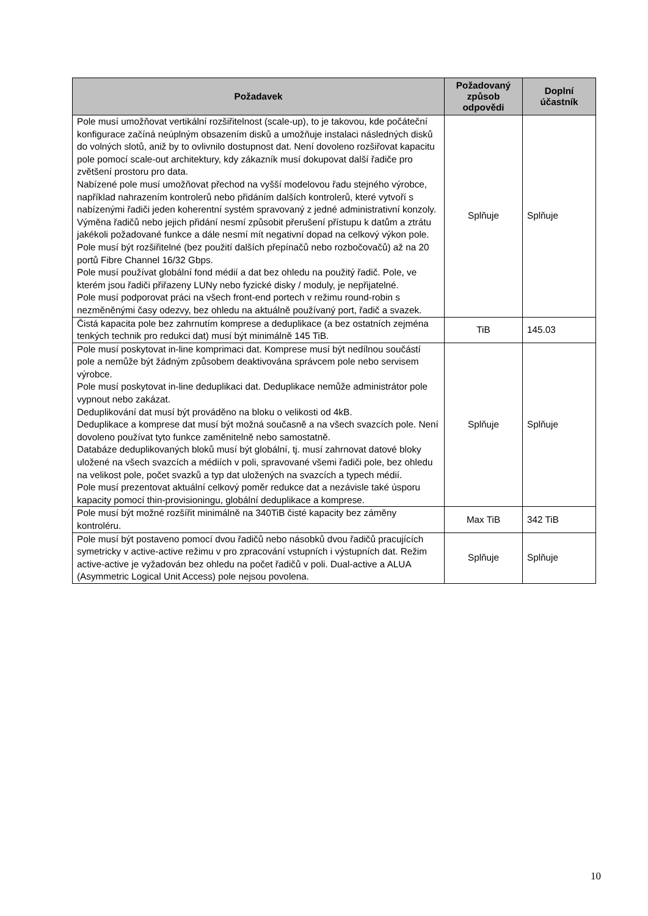| Požadavek | Požadovaný způsob odpovědi | Doplní účastník |
| --- | --- | --- |
| Pole musí umožňovat vertikální rozšiřitelnost (scale-up), to je takovou, kde počáteční konfigurace začíná neúplným obsazením disků a umožňuje instalaci následných disků do volných slotů, aniž by to ovlivnilo dostupnost dat. Není dovoleno rozšiřovat kapacitu pole pomocí scale-out architektury, kdy zákazník musí dokupovat další řadiče pro zvětšení prostoru pro data. Nabízené pole musí umožňovat přechod na vyšší modelovou řadu stejného výrobce, například nahrazením kontrolerů nebo přidáním dalších kontrolerů, které vytvoří s nabízenými řadiči jeden koherentní systém spravovaný z jedné administrativní konzoly. Výměna řadičů nebo jejich přidání nesmí způsobit přerušení přístupu k datům a ztrátu jakékoli požadované funkce a dále nesmí mít negativní dopad na celkový výkon pole. Pole musí být rozšiřitelné (bez použití dalších přepínačů nebo rozbočovačů) až na 20 portů Fibre Channel 16/32 Gbps. Pole musí používat globální fond médií a dat bez ohledu na použitý řadič. Pole, ve kterém jsou řadiči přiřazeny LUNy nebo fyzické disky / moduly, je nepřijatelné. Pole musí podporovat práci na všech front-end portech v režimu round-robin s nezměněnými časy odezvy, bez ohledu na aktuálně používaný port, řadič a svazek. | Splňuje | Splňuje |
| Čistá kapacita pole bez zahrnutím komprese a deduplikace (a bez ostatních zejména tenkých technik pro redukci dat) musí být minimálně 145 TiB. | TiB | 145.03 |
| Pole musí poskytovat in-line komprimaci dat. Komprese musí být nedílnou součástí pole a nemůže být žádným způsobem deaktivována správcem pole nebo servisem výrobce. Pole musí poskytovat in-line deduplikaci dat. Deduplikace nemůže administrátor pole vypnout nebo zakázat. Deduplikování dat musí být prováděno na bloku o velikosti od 4kB. Deduplikace a komprese dat musí být možná současně a na všech svazcích pole. Není dovoleno používat tyto funkce zaměnitelně nebo samostatně. Databáze deduplikovaných bloků musí být globální, tj. musí zahrnovat datové bloky uložené na všech svazcích a médiích v poli, spravované všemi řadiči pole, bez ohledu na velikost pole, počet svazků a typ dat uložených na svazcích a typech médií. Pole musí prezentovat aktuální celkový poměr redukce dat a nezávisle také úsporu kapacity pomocí thin-provisioningu, globální deduplikace a komprese. | Splňuje | Splňuje |
| Pole musí být možné rozšířit minimálně na 340TiB čisté kapacity bez záměny kontroléru. | Max TiB | 342 TiB |
| Pole musí být postaveno pomocí dvou řadičů nebo násobků dvou řadičů pracujících symetricky v active-active režimu v pro zpracování vstupních i výstupních dat. Režim active-active je vyžadován bez ohledu na počet řadičů v poli. Dual-active a ALUA (Asymmetric Logical Unit Access) pole nejsou povolena. | Splňuje | Splňuje |
10